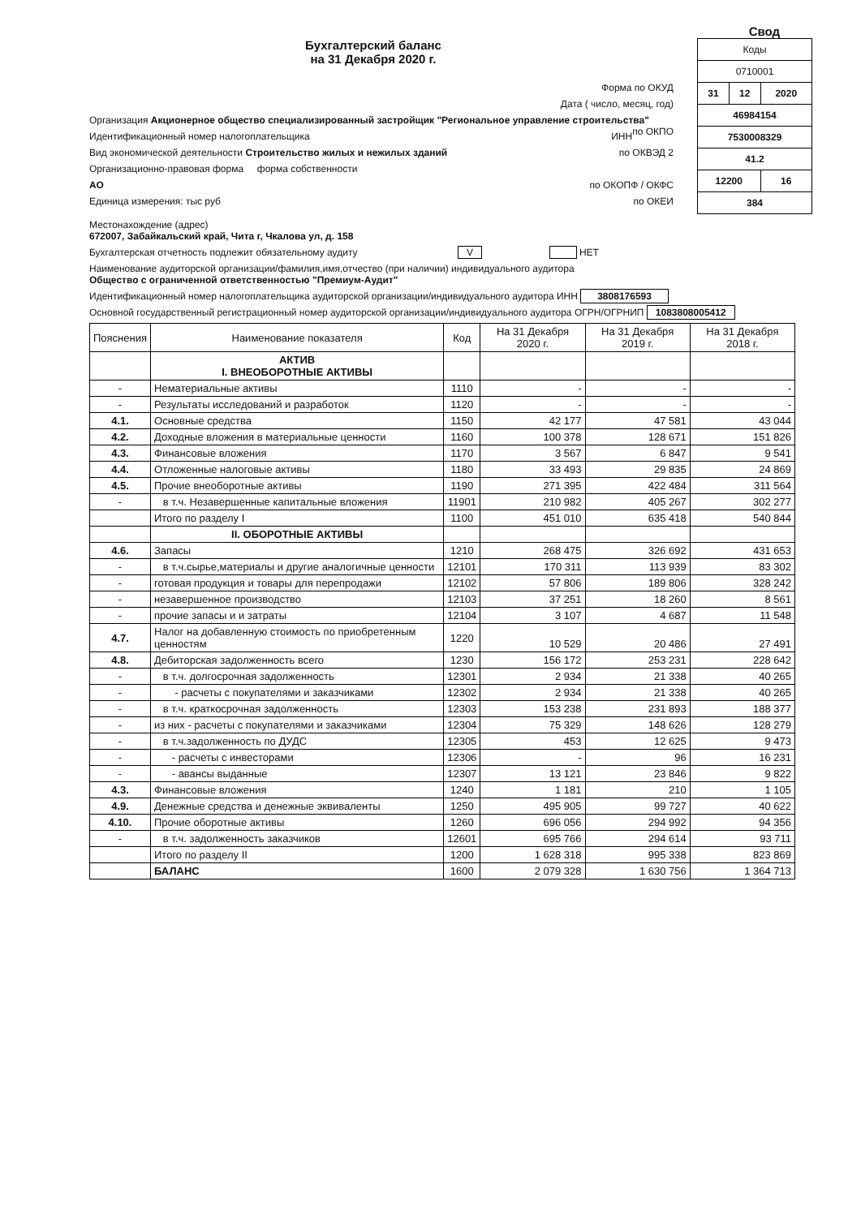Свод
Бухгалтерский баланс
на 31 Декабря 2020 г.
Форма по ОКУД
Дата ( число, месяц, год)
Организация Акционерное общество специализированный застройщик "Региональное управление строительства" по ОКПО
Идентификационный номер налогоплательщика ИНН
Вид экономической деятельности Строительство жилых и нежилых зданий по ОКВЭД 2
Организационно-правовая форма форма собственности
АО по ОКОПФ / ОКФС
Единица измерения: тыс руб по ОКЕИ
| Коды | | |
| 0710001 | | |
| 31 | 12 | 2020 |
| 46984154 | | |
| 7530008329 | | |
| 41.2 | | |
| 12200 | | 16 |
| 384 | | |
Местонахождение (адрес)
672007, Забайкальский край, Чита г, Чкалова ул, д. 158
Бухгалтерская отчетность подлежит обязательному аудиту V НЕТ
Наименование аудиторской организации/фамилия,имя,отчество (при наличии) индивидуального аудитора
Общество с ограниченной ответственностью "Премиум-Аудит"
Идентификационный номер налогоплательщика аудиторской организации/индивидуального аудитора ИНН 3808176593
Основной государственный регистрационный номер аудиторской организации/индивидуального аудитора ОГРН/ОГРНИП 1083808005412
| Пояснения | Наименование показателя | Код | На 31 Декабря 2020 г. | На 31 Декабря 2019 г. | На 31 Декабря 2018 г. |
| --- | --- | --- | --- | --- | --- |
| | АКТИВ I. ВНЕОБОРОТНЫЕ АКТИВЫ | | | | |
| - | Нематериальные активы | 1110 | - | - | - |
| - | Результаты исследований и разработок | 1120 | - | - | - |
| 4.1. | Основные средства | 1150 | 42 177 | 47 581 | 43 044 |
| 4.2. | Доходные вложения в материальные ценности | 1160 | 100 378 | 128 671 | 151 826 |
| 4.3. | Финансовые вложения | 1170 | 3 567 | 6 847 | 9 541 |
| 4.4. | Отложенные налоговые активы | 1180 | 33 493 | 29 835 | 24 869 |
| 4.5. | Прочие внеоборотные активы | 1190 | 271 395 | 422 484 | 311 564 |
| - | в т.ч. Незавершенные капитальные вложения | 11901 | 210 982 | 405 267 | 302 277 |
| | Итого по разделу I | 1100 | 451 010 | 635 418 | 540 844 |
| | II. ОБОРОТНЫЕ АКТИВЫ | | | | |
| 4.6. | Запасы | 1210 | 268 475 | 326 692 | 431 653 |
| - | в т.ч.сырье,материалы и другие аналогичные ценности | 12101 | 170 311 | 113 939 | 83 302 |
| - | готовая продукция и товары для перепродажи | 12102 | 57 806 | 189 806 | 328 242 |
| - | незавершенное производство | 12103 | 37 251 | 18 260 | 8 561 |
| - | прочие запасы и и затраты | 12104 | 3 107 | 4 687 | 11 548 |
| 4.7. | Налог на добавленную стоимость по приобретенным ценностям | 1220 | 10 529 | 20 486 | 27 491 |
| 4.8. | Дебиторская задолженность всего | 1230 | 156 172 | 253 231 | 228 642 |
| - | в т.ч. долгосрочная задолженность | 12301 | 2 934 | 21 338 | 40 265 |
| - | - расчеты с покупателями и заказчиками | 12302 | 2 934 | 21 338 | 40 265 |
| - | в т.ч. краткосрочная задолженность | 12303 | 153 238 | 231 893 | 188 377 |
| - | из них - расчеты с покупателями и заказчиками | 12304 | 75 329 | 148 626 | 128 279 |
| - | в т.ч.задолженность по ДУДС | 12305 | 453 | 12 625 | 9 473 |
| - | - расчеты с инвесторами | 12306 | - | 96 | 16 231 |
| - | - авансы выданные | 12307 | 13 121 | 23 846 | 9 822 |
| 4.3. | Финансовые вложения | 1240 | 1 181 | 210 | 1 105 |
| 4.9. | Денежные средства и денежные эквиваленты | 1250 | 495 905 | 99 727 | 40 622 |
| 4.10. | Прочие оборотные активы | 1260 | 696 056 | 294 992 | 94 356 |
| - | в т.ч. задолженность заказчиков | 12601 | 695 766 | 294 614 | 93 711 |
| | Итого по разделу II | 1200 | 1 628 318 | 995 338 | 823 869 |
| | БАЛАНС | 1600 | 2 079 328 | 1 630 756 | 1 364 713 |